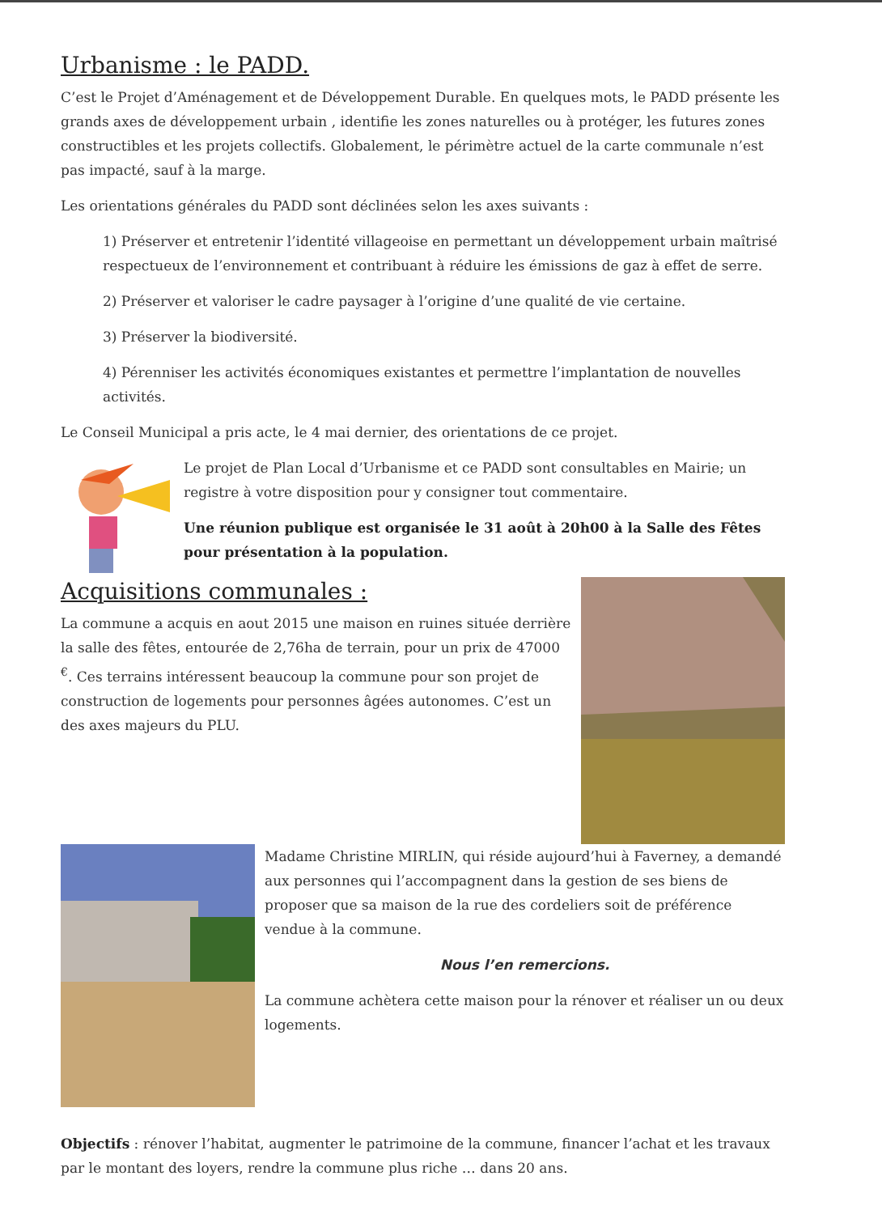Urbanisme : le PADD.
C’est le Projet d’Aménagement et de Développement Durable. En quelques mots, le PADD présente les grands axes de développement urbain , identifie les zones naturelles ou à protéger, les futures zones constructibles et les projets collectifs. Globalement, le périmètre actuel de la carte communale n’est pas impacté, sauf à la marge.
Les orientations générales du PADD sont déclinées selon les axes suivants :
1) Préserver et entretenir l’identité villageoise en permettant un développement urbain maîtrisé respectueux de l’environnement et contribuant à réduire les émissions de gaz à effet de serre.
2) Préserver et valoriser le cadre paysager à l’origine d’une qualité de vie certaine.
3) Préserver la biodiversité.
4) Pérenniser les activités économiques existantes et permettre l’implantation de nouvelles activités.
Le Conseil Municipal a pris acte, le 4 mai dernier, des orientations de ce projet.
Le projet de Plan Local d’Urbanisme et ce PADD sont consultables en Mairie; un registre à votre disposition pour y consigner tout commentaire.
Une réunion publique est organisée le 31 août à 20h00 à la Salle des Fêtes pour présentation à la population.
Acquisitions communales :
La commune a acquis en aout 2015 une maison en ruines située derrière la salle des fêtes, entourée de 2,76ha de terrain, pour un prix de 47000 <sup>€</sup>. Ces terrains intéressent beaucoup la commune pour son projet de construction de logements pour personnes âgées autonomes. C’est un des axes majeurs du PLU.
Madame Christine MIRLIN, qui réside aujourd’hui à Faverney, a demandé aux personnes qui l’accompagnent dans la gestion de ses biens de proposer que sa maison de la rue des cordeliers soit de préférence vendue à la commune.
Nous l’en remercions.
La commune achètera cette maison pour la rénover et réaliser un ou deux logements.
Objectifs : rénover l’habitat, augmenter le patrimoine de la commune, financer l’achat et les travaux par le montant des loyers, rendre la commune plus riche … dans 20 ans.